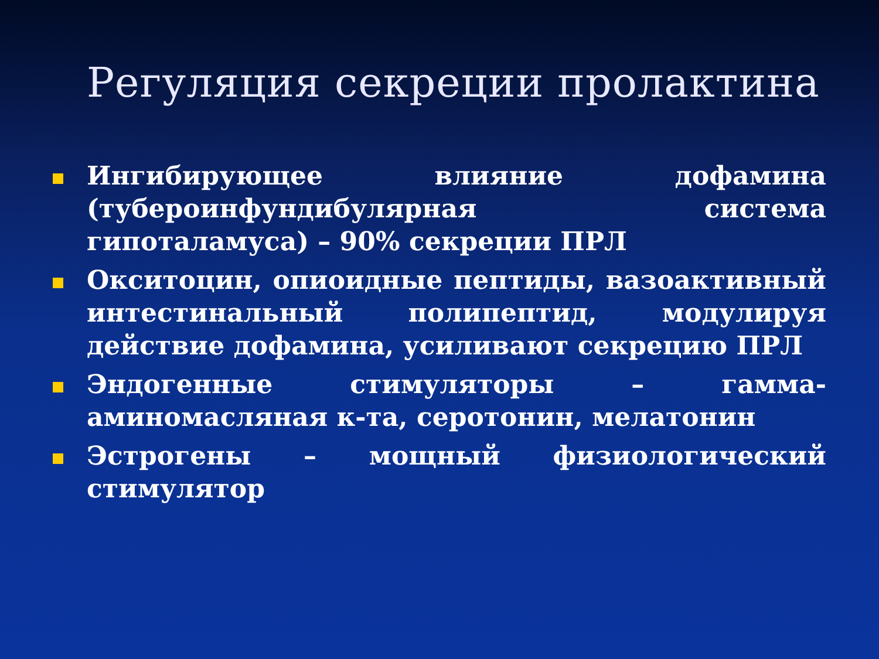Регуляция секреции пролактина
Ингибирующее влияние дофамина (тубероинфундибулярная система гипоталамуса) – 90% секреции ПРЛ
Окситоцин, опиоидные пептиды, вазоактивный интестинальный полипептид, модулируя действие дофамина, усиливают секрецию ПРЛ
Эндогенные стимуляторы – гамма-аминомасляная к-та, серотонин, мелатонин
Эстрогены – мощный физиологический стимулятор